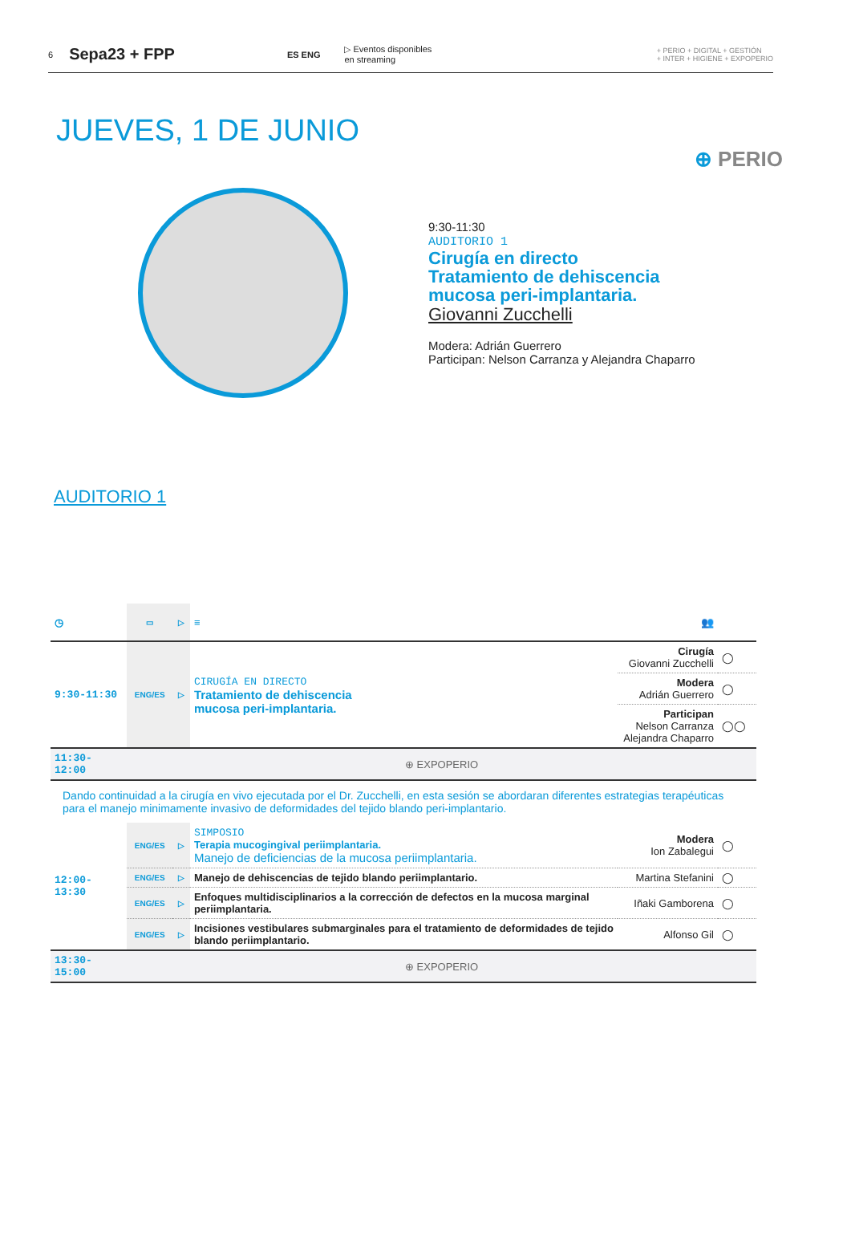6 Sepa23 + FPP ES ENG ▷ Eventos disponibles
en streaming + PERIO + DIGITAL + GESTIÓN
+ INTER + HIGIENE + EXPOPERIO
JUEVES, 1 DE JUNIO
⊕ PERIO
9:30-11:30
AUDITORIO 1
Cirugía en directo
Tratamiento de dehiscencia
mucosa peri-implantaria.
Giovanni Zucchelli
Modera: Adrián Guerrero
Participan: Nelson Carranza y Alejandra Chaparro
AUDITORIO 1
| ◷ | ▭ | ▷ | ≡ | 👥 | |
| --- | --- | --- | --- | --- | --- |
| 9:30-11:30 | ENG/ES | ▷ | CIRUGÍA EN DIRECTO Tratamiento de dehiscencia mucosa peri-implantaria. | Cirugía Giovanni Zucchelli | ◯ |
| | | | | Modera Adrián Guerrero | ◯ |
| | | | | Participan Nelson Carranza Alejandra Chaparro | ◯◯ |
| 11:30-12:00 | ⊕ EXPOPERIO | | | | |
| Dando continuidad a la cirugía en vivo ejecutada por el Dr. Zucchelli, en esta sesión se abordaran diferentes estrategias terapéuticas para el manejo minimamente invasivo de deformidades del tejido blando peri-implantario. | | | | | |
| 12:00-13:30 | ENG/ES | ▷ | SIMPOSIO Terapia mucogingival periimplantaria. Manejo de deficiencias de la mucosa periimplantaria. | Modera Ion Zabalegui | ◯ |
| | ENG/ES | ▷ | Manejo de dehiscencias de tejido blando periimplantario. | Martina Stefanini | ◯ |
| | ENG/ES | ▷ | Enfoques multidisciplinarios a la corrección de defectos en la mucosa marginal periimplantaria. | Iñaki Gamborena | ◯ |
| | ENG/ES | ▷ | Incisiones vestibulares submarginales para el tratamiento de deformidades de tejido blando periimplantario. | Alfonso Gil | ◯ |
| 13:30-15:00 | ⊕ EXPOPERIO | | | | |